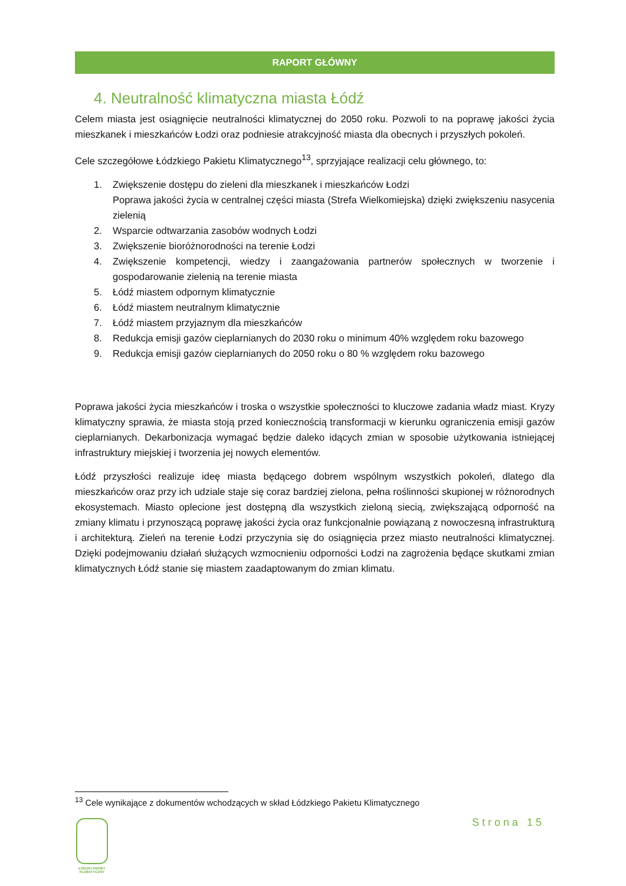RAPORT GŁÓWNY
4. Neutralność klimatyczna miasta Łódź
Celem miasta jest osiągnięcie neutralności klimatycznej do 2050 roku. Pozwoli to na poprawę jakości życia mieszkanek i mieszkańców Łodzi oraz podniesie atrakcyjność miasta dla obecnych i przyszłych pokoleń.
Cele szczegółowe Łódzkiego Pakietu Klimatycznego<sup>13</sup>, sprzyjające realizacji celu głównego, to:
1. Zwiększenie dostępu do zieleni dla mieszkanek i mieszkańców Łodzi
Poprawa jakości życia w centralnej części miasta (Strefa Wielkomiejska) dzięki zwiększeniu nasycenia zielenią
2. Wsparcie odtwarzania zasobów wodnych Łodzi
3. Zwiększenie bioróżnorodności na terenie Łodzi
4. Zwiększenie kompetencji, wiedzy i zaangażowania partnerów społecznych w tworzenie i gospodarowanie zielenią na terenie miasta
5. Łódź miastem odpornym klimatycznie
6. Łódź miastem neutralnym klimatycznie
7. Łódź miastem przyjaznym dla mieszkańców
8. Redukcja emisji gazów cieplarnianych do 2030 roku o minimum 40% względem roku bazowego
9. Redukcja emisji gazów cieplarnianych do 2050 roku o 80 % względem roku bazowego
Poprawa jakości życia mieszkańców i troska o wszystkie społeczności to kluczowe zadania władz miast. Kryzy klimatyczny sprawia, że miasta stoją przed koniecznością transformacji w kierunku ograniczenia emisji gazów cieplarnianych. Dekarbonizacja wymagać będzie daleko idących zmian w sposobie użytkowania istniejącej infrastruktury miejskiej i tworzenia jej nowych elementów.
Łódź przyszłości realizuje ideę miasta będącego dobrem wspólnym wszystkich pokoleń, dlatego dla mieszkańców oraz przy ich udziale staje się coraz bardziej zielona, pełna roślinności skupionej w różnorodnych ekosystemach. Miasto oplecione jest dostępną dla wszystkich zieloną siecią, zwiększającą odporność na zmiany klimatu i przynoszącą poprawę jakości życia oraz funkcjonalnie powiązaną z nowoczesną infrastrukturą i architekturą. Zieleń na terenie Łodzi przyczynia się do osiągnięcia przez miasto neutralności klimatycznej. Dzięki podejmowaniu działań służących wzmocnieniu odporności Łodzi na zagrożenia będące skutkami zmian klimatycznych Łódź stanie się miastem zaadaptowanym do zmian klimatu.
<sup>13</sup> Cele wynikające z dokumentów wchodzących w skład Łódzkiego Pakietu Klimatycznego
Strona 15
ŁÓDZKI PAKIET KLIMATYCZNY